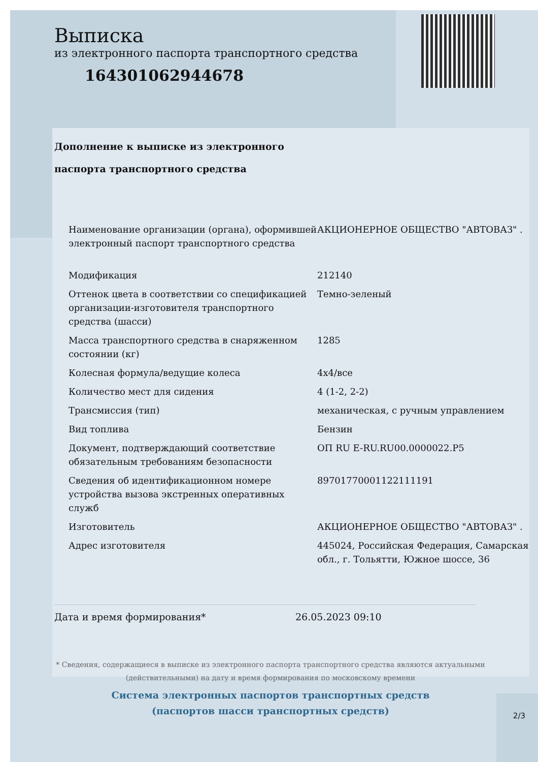Выписка
из электронного паспорта транспортного средства
164301062944678
Дополнение к выписке из электронного
паспорта транспортного средства
| Наименование организации (органа), оформившей электронный паспорт транспортного средства | АКЦИОНЕРНОЕ ОБЩЕСТВО "АВТОВАЗ" . |
| Модификация | 212140 |
| Оттенок цвета в соответствии со спецификацией организации-изготовителя транспортного средства (шасси) | Темно-зеленый |
| Масса транспортного средства в снаряженном состоянии (кг) | 1285 |
| Колесная формула/ведущие колеса | 4x4/все |
| Количество мест для сидения | 4 (1-2, 2-2) |
| Трансмиссия (тип) | механическая, с ручным управлением |
| Вид топлива | Бензин |
| Документ, подтверждающий соответствие обязательным требованиям безопасности | ОП RU E-RU.RU00.0000022.P5 |
| Сведения об идентификационном номере устройства вызова экстренных оперативных служб | 89701770001122111191 |
| Изготовитель | АКЦИОНЕРНОЕ ОБЩЕСТВО "АВТОВАЗ" . |
| Адрес изготовителя | 445024, Российская Федерация, Самарская обл., г. Тольятти, Южное шоссе, 36 |
Дата и время формирования* 26.05.2023 09:10
* Сведения, содержащиеся в выписке из электронного паспорта транспортного средства являются актуальными (действительными) на дату и время формирования по московскому времени
Система электронных паспортов транспортных средств
(паспортов шасси транспортных средств)
2/3